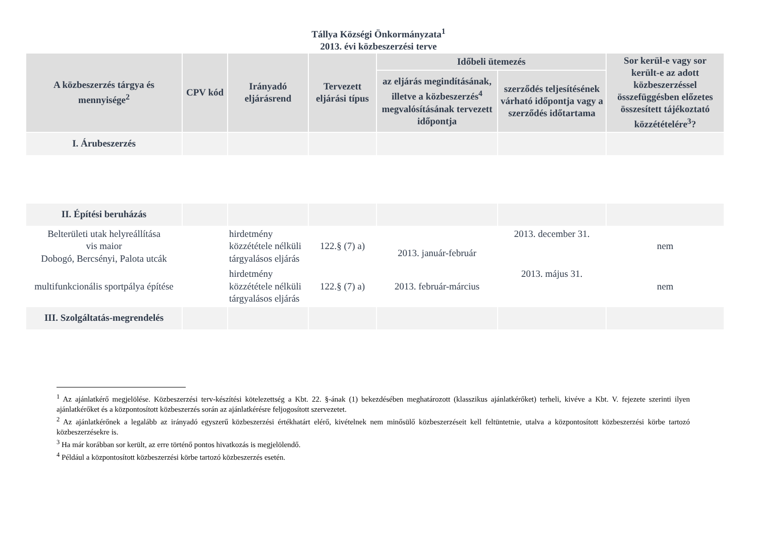Tállya Községi Önkormányzata<sup>1</sup>
2013. évi közbeszerzési terve
| A közbeszerzés tárgya és mennyisége<sup>2</sup> | CPV kód | Irányadó eljárásrend | Tervezett eljárási típus | Időbeli ütemezés | | Sor kerül-e vagy sor került-e az adott közbeszerzéssel összefüggésben előzetes összesített tájékoztató közzétételére<sup>3</sup>? |
| --- | --- | --- | --- | --- | --- | --- |
| | | | | az eljárás megindításának, illetve a közbeszerzés<sup>4</sup> megvalósításának tervezett időpontja | szerződés teljesítésének várható időpontja vagy a szerződés időtartama | |
| I. Árubeszerzés | | | | | | |
| II. Építési beruházás | | | | | | |
| Belterületi utak helyreállítása vis maior Dobogó, Bercsényi, Palota utcák | | hirdetmény közzététele nélküli tárgyalásos eljárás | 122.§ (7) a) | 2013. január-február | 2013. december 31. | nem |
| multifunkcionális sportpálya építése | | hirdetmény közzététele nélküli tárgyalásos eljárás | 122.§ (7) a) | 2013. február-március | 2013. május 31. | nem |
| III. Szolgáltatás-megrendelés | | | | | | |
<sup>1</sup> Az ajánlatkérő megjelölése. Közbeszerzési terv-készítési kötelezettség a Kbt. 22. §-ának (1) bekezdésében meghatározott (klasszikus ajánlatkérőket) terheli, kivéve a Kbt. V. fejezete szerinti ilyen ajánlatkérőket és a központosított közbeszerzés során az ajánlatkérésre feljogosított szervezetet.
<sup>2</sup> Az ajánlatkérőnek a legalább az irányadó egyszerű közbeszerzési értékhatárt elérő, kivételnek nem minősülő közbeszerzéseit kell feltüntetnie, utalva a központosított közbeszerzési körbe tartozó közbeszerzésekre is.
<sup>3</sup> Ha már korábban sor került, az erre történő pontos hivatkozás is megjelölendő.
<sup>4</sup> Például a központosított közbeszerzési körbe tartozó közbeszerzés esetén.